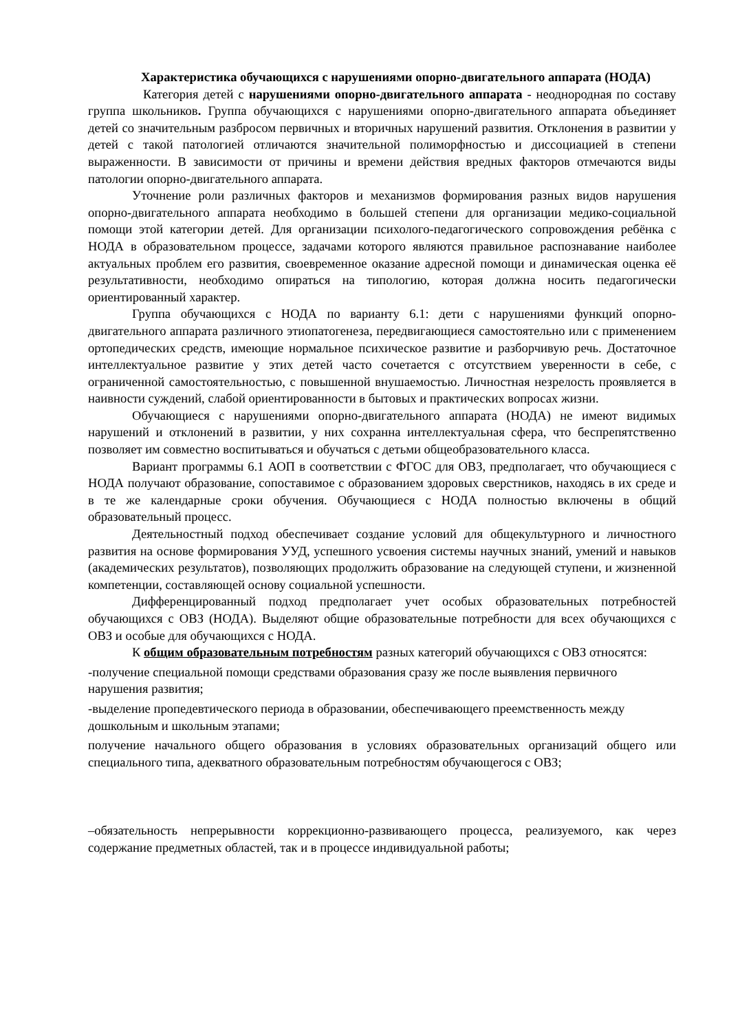Характеристика обучающихся с нарушениями опорно-двигательного аппарата (НОДА)
Категория детей с нарушениями опорно-двигательного аппарата - неоднородная по составу группа школьников. Группа обучающихся с нарушениями опорно-двигательного аппарата объединяет детей со значительным разбросом первичных и вторичных нарушений развития. Отклонения в развитии у детей с такой патологией отличаются значительной полиморфностью и диссоциацией в степени выраженности. В зависимости от причины и времени действия вредных факторов отмечаются виды патологии опорно-двигательного аппарата.
Уточнение роли различных факторов и механизмов формирования разных видов нарушения опорно-двигательного аппарата необходимо в большей степени для организации медико-социальной помощи этой категории детей. Для организации психолого-педагогического сопровождения ребёнка с НОДА в образовательном процессе, задачами которого являются правильное распознавание наиболее актуальных проблем его развития, своевременное оказание адресной помощи и динамическая оценка её результативности, необходимо опираться на типологию, которая должна носить педагогически ориентированный характер.
Группа обучающихся с НОДА по варианту 6.1: дети с нарушениями функций опорно-двигательного аппарата различного этиопатогенеза, передвигающиеся самостоятельно или с применением ортопедических средств, имеющие нормальное психическое развитие и разборчивую речь. Достаточное интеллектуальное развитие у этих детей часто сочетается с отсутствием уверенности в себе, с ограниченной самостоятельностью, с повышенной внушаемостью. Личностная незрелость проявляется в наивности суждений, слабой ориентированности в бытовых и практических вопросах жизни.
Обучающиеся с нарушениями опорно-двигательного аппарата (НОДА) не имеют видимых нарушений и отклонений в развитии, у них сохранна интеллектуальная сфера, что беспрепятственно позволяет им совместно воспитываться и обучаться с детьми общеобразовательного класса.
Вариант программы 6.1 АОП в соответствии с ФГОС для ОВЗ, предполагает, что обучающиеся с НОДА получают образование, сопоставимое с образованием здоровых сверстников, находясь в их среде и в те же календарные сроки обучения. Обучающиеся с НОДА полностью включены в общий образовательный процесс.
Деятельностный подход обеспечивает создание условий для общекультурного и личностного развития на основе формирования УУД, успешного усвоения системы научных знаний, умений и навыков (академических результатов), позволяющих продолжить образование на следующей ступени, и жизненной компетенции, составляющей основу социальной успешности.
Дифференцированный подход предполагает учет особых образовательных потребностей обучающихся с ОВЗ (НОДА). Выделяют общие образовательные потребности для всех обучающихся с ОВЗ и особые для обучающихся с НОДА.
К общим образовательным потребностям разных категорий обучающихся с ОВЗ относятся:
-получение специальной помощи средствами образования сразу же после выявления первичного нарушения развития;
-выделение пропедевтического периода в образовании, обеспечивающего преемственность между дошкольным и школьным этапами;
получение начального общего образования в условиях образовательных организаций общего или специального типа, адекватного образовательным потребностям обучающегося с ОВЗ;
–обязательность непрерывности коррекционно-развивающего процесса, реализуемого, как через содержание предметных областей, так и в процессе индивидуальной работы;